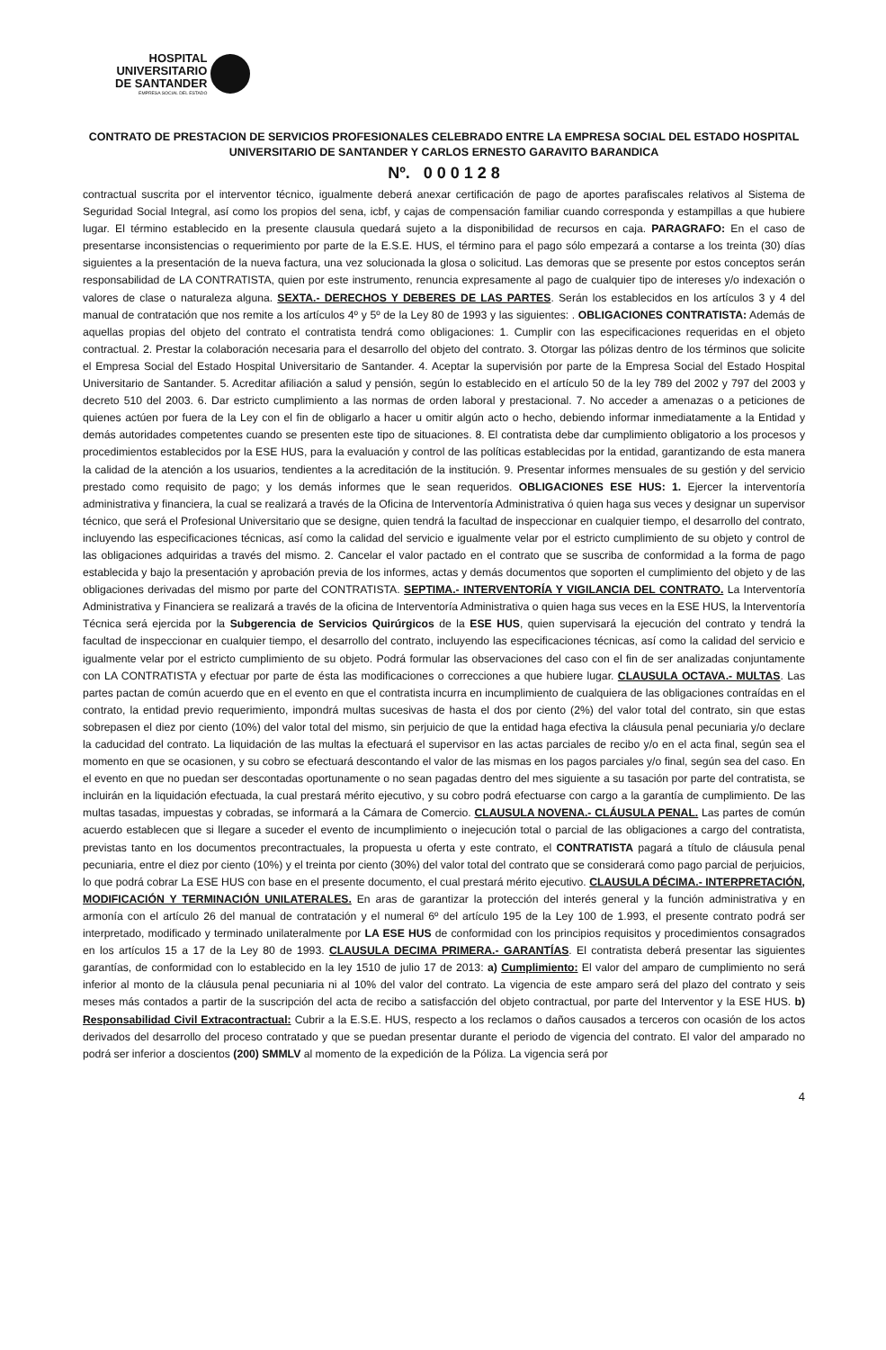HOSPITAL
UNIVERSITARIO
DE SANTANDER
EMPRESA SOCIAL DEL ESTADO
CONTRATO DE PRESTACION DE SERVICIOS PROFESIONALES CELEBRADO ENTRE LA EMPRESA SOCIAL DEL ESTADO HOSPITAL UNIVERSITARIO DE SANTANDER Y CARLOS ERNESTO GARAVITO BARANDICA
Nº. 0 0 0 1 2 8
contractual suscrita por el interventor técnico, igualmente deberá anexar certificación de pago de aportes parafiscales relativos al Sistema de Seguridad Social Integral, así como los propios del sena, icbf, y cajas de compensación familiar cuando corresponda y estampillas a que hubiere lugar. El término establecido en la presente clausula quedará sujeto a la disponibilidad de recursos en caja. PARAGRAFO: En el caso de presentarse inconsistencias o requerimiento por parte de la E.S.E. HUS, el término para el pago sólo empezará a contarse a los treinta (30) días siguientes a la presentación de la nueva factura, una vez solucionada la glosa o solicitud. Las demoras que se presente por estos conceptos serán responsabilidad de LA CONTRATISTA, quien por este instrumento, renuncia expresamente al pago de cualquier tipo de intereses y/o indexación o valores de clase o naturaleza alguna. SEXTA.- DERECHOS Y DEBERES DE LAS PARTES. Serán los establecidos en los artículos 3 y 4 del manual de contratación que nos remite a los artículos 4º y 5º de la Ley 80 de 1993 y las siguientes: . OBLIGACIONES CONTRATISTA: Además de aquellas propias del objeto del contrato el contratista tendrá como obligaciones: 1. Cumplir con las especificaciones requeridas en el objeto contractual. 2. Prestar la colaboración necesaria para el desarrollo del objeto del contrato. 3. Otorgar las pólizas dentro de los términos que solicite el Empresa Social del Estado Hospital Universitario de Santander. 4. Aceptar la supervisión por parte de la Empresa Social del Estado Hospital Universitario de Santander. 5. Acreditar afiliación a salud y pensión, según lo establecido en el artículo 50 de la ley 789 del 2002 y 797 del 2003 y decreto 510 del 2003. 6. Dar estricto cumplimiento a las normas de orden laboral y prestacional. 7. No acceder a amenazas o a peticiones de quienes actúen por fuera de la Ley con el fin de obligarlo a hacer u omitir algún acto o hecho, debiendo informar inmediatamente a la Entidad y demás autoridades competentes cuando se presenten este tipo de situaciones. 8. El contratista debe dar cumplimiento obligatorio a los procesos y procedimientos establecidos por la ESE HUS, para la evaluación y control de las políticas establecidas por la entidad, garantizando de esta manera la calidad de la atención a los usuarios, tendientes a la acreditación de la institución. 9. Presentar informes mensuales de su gestión y del servicio prestado como requisito de pago; y los demás informes que le sean requeridos. OBLIGACIONES ESE HUS: 1. Ejercer la interventoría administrativa y financiera, la cual se realizará a través de la Oficina de Interventoría Administrativa ó quien haga sus veces y designar un supervisor técnico, que será el Profesional Universitario que se designe, quien tendrá la facultad de inspeccionar en cualquier tiempo, el desarrollo del contrato, incluyendo las especificaciones técnicas, así como la calidad del servicio e igualmente velar por el estricto cumplimiento de su objeto y control de las obligaciones adquiridas a través del mismo. 2. Cancelar el valor pactado en el contrato que se suscriba de conformidad a la forma de pago establecida y bajo la presentación y aprobación previa de los informes, actas y demás documentos que soporten el cumplimiento del objeto y de las obligaciones derivadas del mismo por parte del CONTRATISTA. SEPTIMA.- INTERVENTORÍA Y VIGILANCIA DEL CONTRATO. La Interventoría Administrativa y Financiera se realizará a través de la oficina de Interventoría Administrativa o quien haga sus veces en la ESE HUS, la Interventoría Técnica será ejercida por la Subgerencia de Servicios Quirúrgicos de la ESE HUS, quien supervisará la ejecución del contrato y tendrá la facultad de inspeccionar en cualquier tiempo, el desarrollo del contrato, incluyendo las especificaciones técnicas, así como la calidad del servicio e igualmente velar por el estricto cumplimiento de su objeto. Podrá formular las observaciones del caso con el fin de ser analizadas conjuntamente con LA CONTRATISTA y efectuar por parte de ésta las modificaciones o correcciones a que hubiere lugar. CLAUSULA OCTAVA.- MULTAS. Las partes pactan de común acuerdo que en el evento en que el contratista incurra en incumplimiento de cualquiera de las obligaciones contraídas en el contrato, la entidad previo requerimiento, impondrá multas sucesivas de hasta el dos por ciento (2%) del valor total del contrato, sin que estas sobrepasen el diez por ciento (10%) del valor total del mismo, sin perjuicio de que la entidad haga efectiva la cláusula penal pecuniaria y/o declare la caducidad del contrato. La liquidación de las multas la efectuará el supervisor en las actas parciales de recibo y/o en el acta final, según sea el momento en que se ocasionen, y su cobro se efectuará descontando el valor de las mismas en los pagos parciales y/o final, según sea del caso. En el evento en que no puedan ser descontadas oportunamente o no sean pagadas dentro del mes siguiente a su tasación por parte del contratista, se incluirán en la liquidación efectuada, la cual prestará mérito ejecutivo, y su cobro podrá efectuarse con cargo a la garantía de cumplimiento. De las multas tasadas, impuestas y cobradas, se informará a la Cámara de Comercio. CLAUSULA NOVENA.- CLÁUSULA PENAL. Las partes de común acuerdo establecen que si llegare a suceder el evento de incumplimiento o inejecución total o parcial de las obligaciones a cargo del contratista, previstas tanto en los documentos precontractuales, la propuesta u oferta y este contrato, el CONTRATISTA pagará a título de cláusula penal pecuniaria, entre el diez por ciento (10%) y el treinta por ciento (30%) del valor total del contrato que se considerará como pago parcial de perjuicios, lo que podrá cobrar La ESE HUS con base en el presente documento, el cual prestará mérito ejecutivo. CLAUSULA DÉCIMA.- INTERPRETACIÓN, MODIFICACIÓN Y TERMINACIÓN UNILATERALES. En aras de garantizar la protección del interés general y la función administrativa y en armonía con el artículo 26 del manual de contratación y el numeral 6º del artículo 195 de la Ley 100 de 1.993, el presente contrato podrá ser interpretado, modificado y terminado unilateralmente por LA ESE HUS de conformidad con los principios requisitos y procedimientos consagrados en los artículos 15 a 17 de la Ley 80 de 1993. CLAUSULA DECIMA PRIMERA.- GARANTÍAS. El contratista deberá presentar las siguientes garantías, de conformidad con lo establecido en la ley 1510 de julio 17 de 2013: a) Cumplimiento: El valor del amparo de cumplimiento no será inferior al monto de la cláusula penal pecuniaria ni al 10% del valor del contrato. La vigencia de este amparo será del plazo del contrato y seis meses más contados a partir de la suscripción del acta de recibo a satisfacción del objeto contractual, por parte del Interventor y la ESE HUS. b) Responsabilidad Civil Extracontractual: Cubrir a la E.S.E. HUS, respecto a los reclamos o daños causados a terceros con ocasión de los actos derivados del desarrollo del proceso contratado y que se puedan presentar durante el periodo de vigencia del contrato. El valor del amparado no podrá ser inferior a doscientos (200) SMMLV al momento de la expedición de la Póliza. La vigencia será por
4